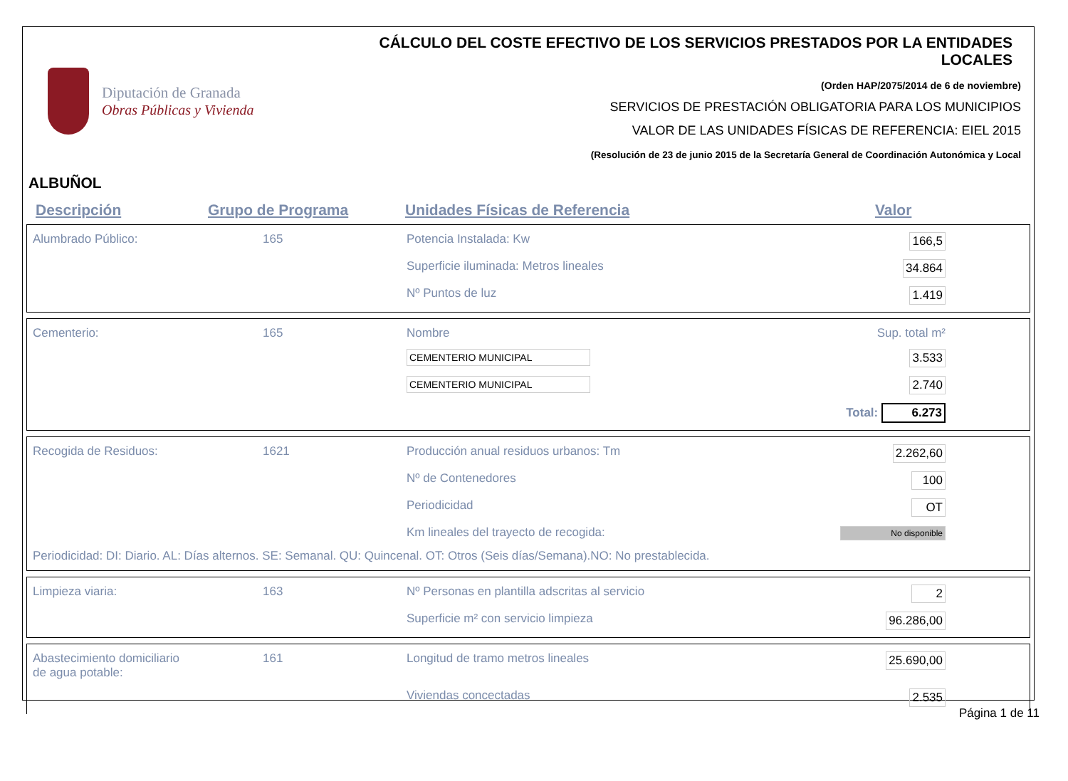Diputación de Granada
Obras Públicas y Vivienda
CÁLCULO DEL COSTE EFECTIVO DE LOS SERVICIOS PRESTADOS POR LA ENTIDADES LOCALES
(Orden HAP/2075/2014 de 6 de noviembre)
SERVICIOS DE PRESTACIÓN OBLIGATORIA PARA LOS MUNICIPIOS
VALOR DE LAS UNIDADES FÍSICAS DE REFERENCIA: EIEL 2015
(Resolución de 23 de junio 2015 de la Secretaría General de Coordinación Autonómica y Local
ALBUÑOL
Descripción Grupo de Programa Unidades Físicas de Referencia Valor
| Alumbrado Público: | 165 | Potencia Instalada: Kw | 166,5 |
| | | Superficie iluminada: Metros lineales | 34.864 |
| | | Nº Puntos de luz | 1.419 |
| Cementerio: | 165 | Nombre | Sup. total m² |
| | | CEMENTERIO MUNICIPAL | 3.533 |
| | | CEMENTERIO MUNICIPAL | 2.740 |
| | | | Total: 6.273 |
| Recogida de Residuos: | 1621 | Producción anual residuos urbanos: Tm | 2.262,60 |
| | | Nº de Contenedores | 100 |
| | | Periodicidad | OT |
| | | Km lineales del trayecto de recogida: | No disponible |
| Periodicidad: DI: Diario. AL: Días alternos. SE: Semanal. QU: Quincenal. OT: Otros (Seis días/Semana).NO: No prestablecida. | | | |
| Limpieza viaria: | 163 | Nº Personas en plantilla adscritas al servicio | 2 |
| | | Superficie m² con servicio limpieza | 96.286,00 |
| Abastecimiento domiciliario de agua potable: | 161 | Longitud de tramo metros lineales | 25.690,00 |
| | | Viviendas concectadas | 2.535 |
Página 1 de 11